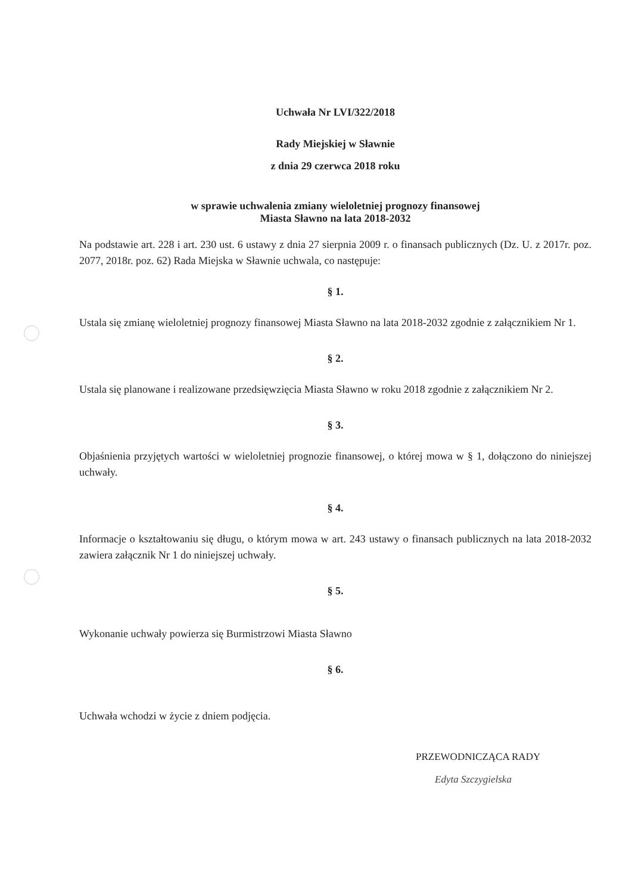Uchwała Nr LVI/322/2018
Rady Miejskiej w Sławnie
z dnia 29 czerwca 2018 roku
w sprawie uchwalenia zmiany wieloletniej prognozy finansowej
Miasta Sławno na lata 2018-2032
Na podstawie art. 228 i art. 230 ust. 6 ustawy z dnia 27 sierpnia 2009 r. o finansach publicznych (Dz. U. z 2017r. poz. 2077, 2018r. poz. 62) Rada Miejska w Sławnie uchwala, co następuje:
§ 1.
Ustala się zmianę wieloletniej prognozy finansowej Miasta Sławno na lata 2018-2032 zgodnie z załącznikiem Nr 1.
§ 2.
Ustala się planowane i realizowane przedsięwzięcia Miasta Sławno w roku 2018 zgodnie z załącznikiem Nr 2.
§ 3.
Objaśnienia przyjętych wartości w wieloletniej prognozie finansowej, o której mowa w § 1, dołączono do niniejszej uchwały.
§ 4.
Informacje o kształtowaniu się długu, o którym mowa w art. 243 ustawy o finansach publicznych na lata 2018-2032 zawiera załącznik Nr 1 do niniejszej uchwały.
§ 5.
Wykonanie uchwały powierza się Burmistrzowi Miasta Sławno
§ 6.
Uchwała wchodzi w życie z dniem podjęcia.
PRZEWODNICZĄCA RADY
Edyta Szczygielska